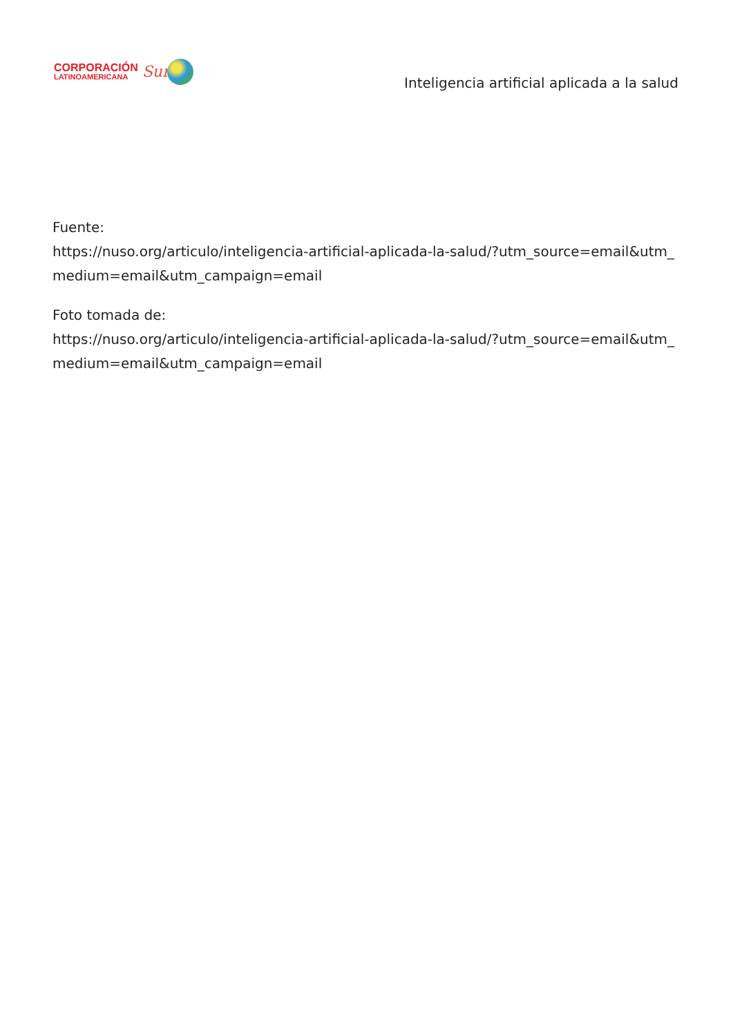CORPORACIÓN
LATINOAMERICANA
Sur
Inteligencia artificial aplicada a la salud
Fuente:
https://nuso.org/articulo/inteligencia-artificial-aplicada-la-salud/?utm_source=email&utm_medium=email&utm_campaign=email
Foto tomada de:
https://nuso.org/articulo/inteligencia-artificial-aplicada-la-salud/?utm_source=email&utm_medium=email&utm_campaign=email